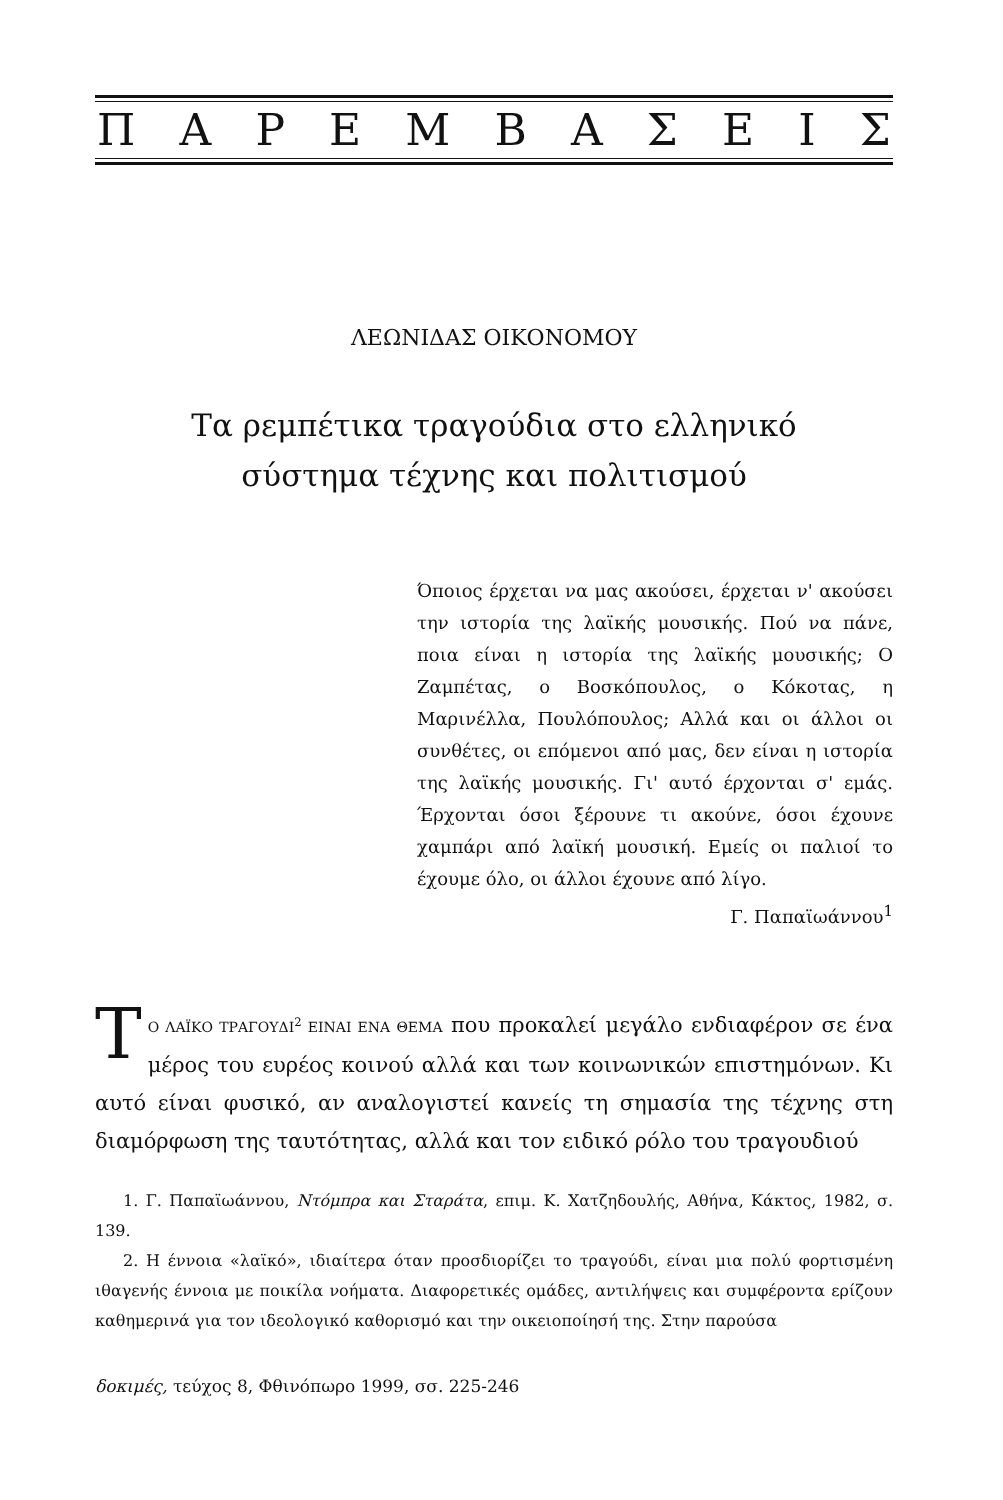ΠΑΡΕΜΒΑΣΕΙΣ
ΛΕΩΝΙΔΑΣ ΟΙΚΟΝΟΜΟΥ
Τα ρεμπέτικα τραγούδια στο ελληνικό
σύστημα τέχνης και πολιτισμού
Όποιος έρχεται να μας ακούσει, έρχεται ν' ακούσει την ιστορία της λαϊκής μουσικής. Πού να πάνε, ποια είναι η ιστορία της λαϊκής μουσικής; Ο Ζαμπέτας, ο Βοσκόπουλος, ο Κόκοτας, η Μαρινέλλα, Πουλόπουλος; Αλλά και οι άλλοι οι συνθέτες, οι επόμενοι από μας, δεν είναι η ιστορία της λαϊκής μουσικής. Γι' αυτό έρχονται σ' εμάς. Έρχονται όσοι ξέρουνε τι ακούνε, όσοι έχουνε χαμπάρι από λαϊκή μουσική. Εμείς οι παλιοί το έχουμε όλο, οι άλλοι έχουνε από λίγο.
Γ. Παπαϊωάννου<sup>1</sup>
ΤΟ ΛΑΪΚΟ ΤΡΑΓΟΥΔΙ<sup>2</sup> ΕΙΝΑΙ ΕΝΑ ΘΕΜΑ που προκαλεί μεγάλο ενδιαφέρον σε ένα μέρος του ευρέος κοινού αλλά και των κοινωνικών επιστημόνων. Κι αυτό είναι φυσικό, αν αναλογιστεί κανείς τη σημασία της τέχνης στη διαμόρφωση της ταυτότητας, αλλά και τον ειδικό ρόλο του τραγουδιού
1. Γ. Παπαϊωάννου, Ντόμπρα και Σταράτα, επιμ. Κ. Χατζηδουλής, Αθήνα, Κάκτος, 1982, σ. 139.
2. Η έννοια «λαϊκό», ιδιαίτερα όταν προσδιορίζει το τραγούδι, είναι μια πολύ φορτισμένη ιθαγενής έννοια με ποικίλα νοήματα. Διαφορετικές ομάδες, αντιλήψεις και συμφέροντα ερίζουν καθημερινά για τον ιδεολογικό καθορισμό και την οικειοποίησή της. Στην παρούσα
δοκιμές, τεύχος 8, Φθινόπωρο 1999, σσ. 225-246